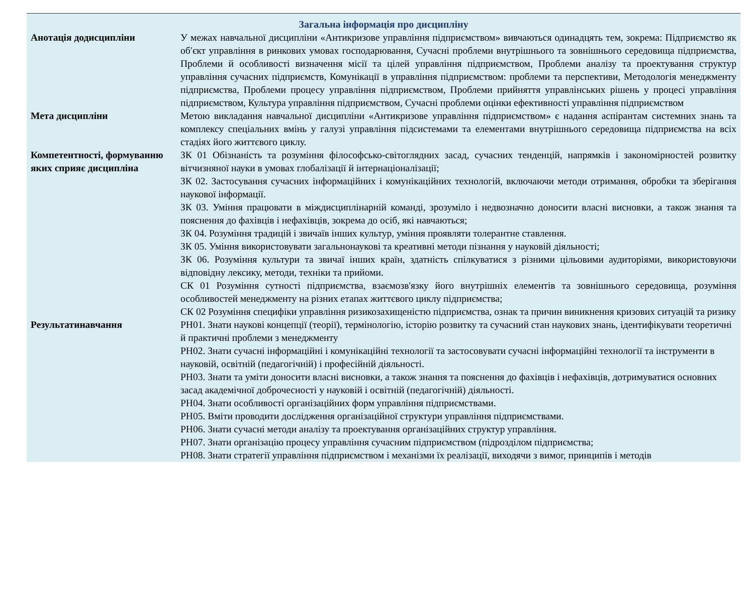| Загальна інформація про дисципліну | |
| --- | --- |
| Анотація додисципліни | У межах навчальної дисципліни «Антикризове управління підприємством» вивчаються одинадцять тем, зокрема: Підприємство як об′єкт управління в ринкових умовах господарювання, Сучасні проблеми внутрішнього та зовнішнього середовища підприємства, Проблеми й особливості визначення місії та цілей управління підприємством, Проблеми аналізу та проектування структур управління сучасних підприємств, Комунікації в управління підприємством: проблеми та перспективи, Методологія менеджменту підприємства, Проблеми процесу управління підприємством, Проблеми прийняття управлінських рішень у процесі управління підприємством, Культура управління підприємством, Сучасні проблеми оцінки ефективності управління підприємством |
| Мета дисципліни | Метою викладання навчальної дисципліни «Антикризове управління підприємством» є надання аспірантам системних знань та комплексу спеціальних вмінь у галузі управління підсистемами та елементами внутрішнього середовища підприємства на всіх стадіях його життєвого циклу. |
| Компетентності, формуванню яких сприяє дисципліна | ЗК 01 Обізнаність та розуміння філософсько-світоглядних засад, сучасних тенденцій, напрямків і закономірностей розвитку вітчизняної науки в умовах глобалізації й інтернаціоналізації; ЗК 02. Застосування сучасних інформаційних і комунікаційних технологій, включаючи методи отримання, обробки та зберігання наукової інформації. ЗК 03. Уміння працювати в міждисциплінарній команді, зрозуміло і недвозначно доносити власні висновки, а також знання та пояснення до фахівців і нефахівців, зокрема до осіб, які навчаються; ЗК 04. Розуміння традицій і звичаїв інших культур, уміння проявляти толерантне ставлення. ЗК 05. Уміння використовувати загальнонаукові та креативні методи пізнання у науковій діяльності; ЗК 06. Розуміння культури та звичаї інших країн, здатність спілкуватися з різними цільовими аудиторіями, використовуючи відповідну лексику, методи, техніки та прийоми. СК 01 Розуміння сутності підприємства, взаємозв'язку його внутрішніх елементів та зовнішнього середовища, розуміння особливостей менеджменту на різних етапах життєвого циклу підприємства; СК 02 Розуміння специфіки управління ризикозахищеністю підприємства, ознак та причин виникнення кризових ситуацій та ризику |
| Результатинавчання | РН01. Знати наукові концепції (теорії), термінологію, історію розвитку та сучасний стан наукових знань, ідентифікувати теоретичні й практичні проблеми з менеджменту РН02. Знати сучасні інформаційні і комунікаційні технології та застосовувати сучасні інформаційні технології та інструменти в науковій, освітній (педагогічній) і професійній діяльності. РН03. Знати та уміти доносити власні висновки, а також знання та пояснення до фахівців і нефахівців, дотримуватися основних засад академічної доброчесності у науковій і освітній (педагогічній) діяльності. РН04. Знати особливості організаційних форм управління підприємствами. РН05. Вміти проводити дослідження організаційної структури управління підприємствами. РН06. Знати сучасні методи аналізу та проектування організаційних структур управління. РН07. Знати організацію процесу управління сучасним підприємством (підрозділом підприємства; РН08. Знати стратегії управління підприємством і механізми їх реалізації, виходячи з вимог, принципів і методів |